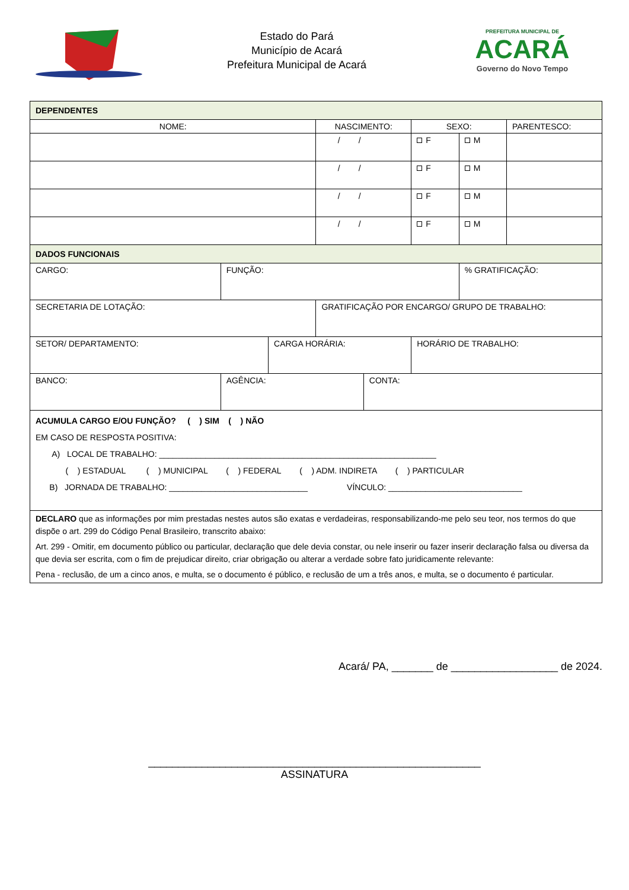Estado do Pará
Município de Acará
Prefeitura Municipal de Acará
PREFEITURA MUNICIPAL DE
ACARÁ
Governo do Novo Tempo
| DEPENDENTES | | | | | | | |
| NOME: | | | NASCIMENTO: | | SEXO: | | PARENTESCO: |
| | | | / / | | F | M | |
| | | | / / | | F | M | |
| | | | / / | | F | M | |
| | | | / / | | F | M | |
| DADOS FUNCIONAIS | | | | | | | |
| CARGO: | FUNÇÃO: | | | | | % GRATIFICAÇÃO: | |
| SECRETARIA DE LOTAÇÃO: | | | GRATIFICAÇÃO POR ENCARGO/ GRUPO DE TRABALHO: | | | | |
| SETOR/ DEPARTAMENTO: | | CARGA HORÁRIA: | | | HORÁRIO DE TRABALHO: | | |
| BANCO: | AGÊNCIA: | | | CONTA: | | | |
| ACUMULA CARGO E/OU FUNÇÃO? ( ) SIM ( ) NÃO EM CASO DE RESPOSTA POSITIVA: A) LOCAL DE TRABALHO: ____________________________________________________________ ( ) ESTADUAL ( ) MUNICIPAL ( ) FEDERAL ( ) ADM. INDIRETA ( ) PARTICULAR B) JORNADA DE TRABALHO: ______________________________ VÍNCULO: _____________________________ | | | | | | | |
| DECLARO que as informações por mim prestadas nestes autos são exatas e verdadeiras, responsabilizando-me pelo seu teor, nos termos do que dispõe o art. 299 do Código Penal Brasileiro, transcrito abaixo: Art. 299 - Omitir, em documento público ou particular, declaração que dele devia constar, ou nele inserir ou fazer inserir declaração falsa ou diversa da que devia ser escrita, com o fim de prejudicar direito, criar obrigação ou alterar a verdade sobre fato juridicamente relevante: Pena - reclusão, de um a cinco anos, e multa, se o documento é público, e reclusão de um a três anos, e multa, se o documento é particular. | | | | | | | |
Acará/ PA, _______ de __________________ de 2024.
________________________________________________________
ASSINATURA